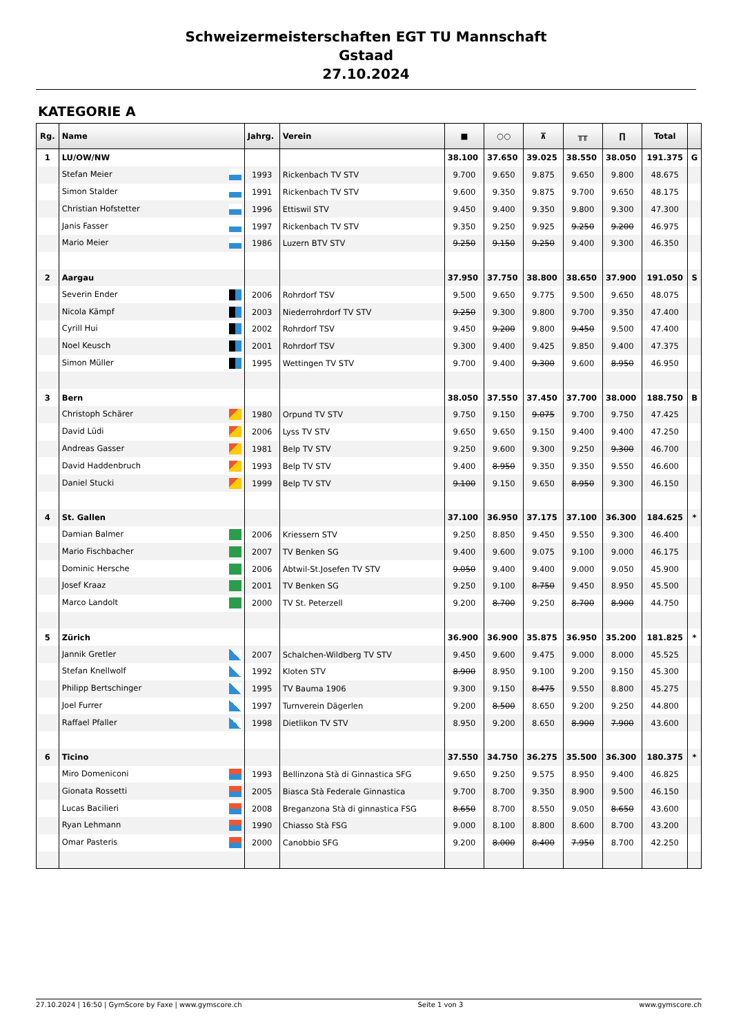Schweizermeisterschaften EGT TU Mannschaft
Gstaad
27.10.2024
KATEGORIE A
| Rg. | Name | Jahrg. | Verein | ■ | ○○ | ⊼ | ╥╥ | ∏ | Total | |
| --- | --- | --- | --- | --- | --- | --- | --- | --- | --- | --- |
| 1 | LU/OW/NW | | | 38.100 | 37.650 | 39.025 | 38.550 | 38.050 | 191.375 | G |
| | Stefan Meier | 1993 | Rickenbach TV STV | 9.700 | 9.650 | 9.875 | 9.650 | 9.800 | 48.675 | |
| | Simon Stalder | 1991 | Rickenbach TV STV | 9.600 | 9.350 | 9.875 | 9.700 | 9.650 | 48.175 | |
| | Christian Hofstetter | 1996 | Ettiswil STV | 9.450 | 9.400 | 9.350 | 9.800 | 9.300 | 47.300 | |
| | Janis Fasser | 1997 | Rickenbach TV STV | 9.350 | 9.250 | 9.925 | 9.250 | 9.200 | 46.975 | |
| | Mario Meier | 1986 | Luzern BTV STV | 9.250 | 9.150 | 9.250 | 9.400 | 9.300 | 46.350 | |
| 2 | Aargau | | | 37.950 | 37.750 | 38.800 | 38.650 | 37.900 | 191.050 | S |
| | Severin Ender | 2006 | Rohrdorf TSV | 9.500 | 9.650 | 9.775 | 9.500 | 9.650 | 48.075 | |
| | Nicola Kämpf | 2003 | Niederrohrdorf TV STV | 9.250 | 9.300 | 9.800 | 9.700 | 9.350 | 47.400 | |
| | Cyrill Hui | 2002 | Rohrdorf TSV | 9.450 | 9.200 | 9.800 | 9.450 | 9.500 | 47.400 | |
| | Noel Keusch | 2001 | Rohrdorf TSV | 9.300 | 9.400 | 9.425 | 9.850 | 9.400 | 47.375 | |
| | Simon Müller | 1995 | Wettingen TV STV | 9.700 | 9.400 | 9.300 | 9.600 | 8.950 | 46.950 | |
| 3 | Bern | | | 38.050 | 37.550 | 37.450 | 37.700 | 38.000 | 188.750 | B |
| | Christoph Schärer | 1980 | Orpund TV STV | 9.750 | 9.150 | 9.075 | 9.700 | 9.750 | 47.425 | |
| | David Lüdi | 2006 | Lyss TV STV | 9.650 | 9.650 | 9.150 | 9.400 | 9.400 | 47.250 | |
| | Andreas Gasser | 1981 | Belp TV STV | 9.250 | 9.600 | 9.300 | 9.250 | 9.300 | 46.700 | |
| | David Haddenbruch | 1993 | Belp TV STV | 9.400 | 8.950 | 9.350 | 9.350 | 9.550 | 46.600 | |
| | Daniel Stucki | 1999 | Belp TV STV | 9.100 | 9.150 | 9.650 | 8.950 | 9.300 | 46.150 | |
| 4 | St. Gallen | | | 37.100 | 36.950 | 37.175 | 37.100 | 36.300 | 184.625 | * |
| | Damian Balmer | 2006 | Kriessern STV | 9.250 | 8.850 | 9.450 | 9.550 | 9.300 | 46.400 | |
| | Mario Fischbacher | 2007 | TV Benken SG | 9.400 | 9.600 | 9.075 | 9.100 | 9.000 | 46.175 | |
| | Dominic Hersche | 2006 | Abtwil-St.Josefen TV STV | 9.050 | 9.400 | 9.400 | 9.000 | 9.050 | 45.900 | |
| | Josef Kraaz | 2001 | TV Benken SG | 9.250 | 9.100 | 8.750 | 9.450 | 8.950 | 45.500 | |
| | Marco Landolt | 2000 | TV St. Peterzell | 9.200 | 8.700 | 9.250 | 8.700 | 8.900 | 44.750 | |
| 5 | Zürich | | | 36.900 | 36.900 | 35.875 | 36.950 | 35.200 | 181.825 | * |
| | Jannik Gretler | 2007 | Schalchen-Wildberg TV STV | 9.450 | 9.600 | 9.475 | 9.000 | 8.000 | 45.525 | |
| | Stefan Knellwolf | 1992 | Kloten STV | 8.900 | 8.950 | 9.100 | 9.200 | 9.150 | 45.300 | |
| | Philipp Bertschinger | 1995 | TV Bauma 1906 | 9.300 | 9.150 | 8.475 | 9.550 | 8.800 | 45.275 | |
| | Joel Furrer | 1997 | Turnverein Dägerlen | 9.200 | 8.500 | 8.650 | 9.200 | 9.250 | 44.800 | |
| | Raffael Pfaller | 1998 | Dietlikon TV STV | 8.950 | 9.200 | 8.650 | 8.900 | 7.900 | 43.600 | |
| 6 | Ticino | | | 37.550 | 34.750 | 36.275 | 35.500 | 36.300 | 180.375 | * |
| | Miro Domeniconi | 1993 | Bellinzona Stà di Ginnastica SFG | 9.650 | 9.250 | 9.575 | 8.950 | 9.400 | 46.825 | |
| | Gionata Rossetti | 2005 | Biasca Stà Federale Ginnastica | 9.700 | 8.700 | 9.350 | 8.900 | 9.500 | 46.150 | |
| | Lucas Bacilieri | 2008 | Breganzona Stà di ginnastica FSG | 8.650 | 8.700 | 8.550 | 9.050 | 8.650 | 43.600 | |
| | Ryan Lehmann | 1990 | Chiasso Stà FSG | 9.000 | 8.100 | 8.800 | 8.600 | 8.700 | 43.200 | |
| | Omar Pasteris | 2000 | Canobbio SFG | 9.200 | 8.000 | 8.400 | 7.950 | 8.700 | 42.250 | |
27.10.2024 | 16:50 | GymScore by Faxe | www.gymscore.ch Seite 1 von 3 www.gymscore.ch